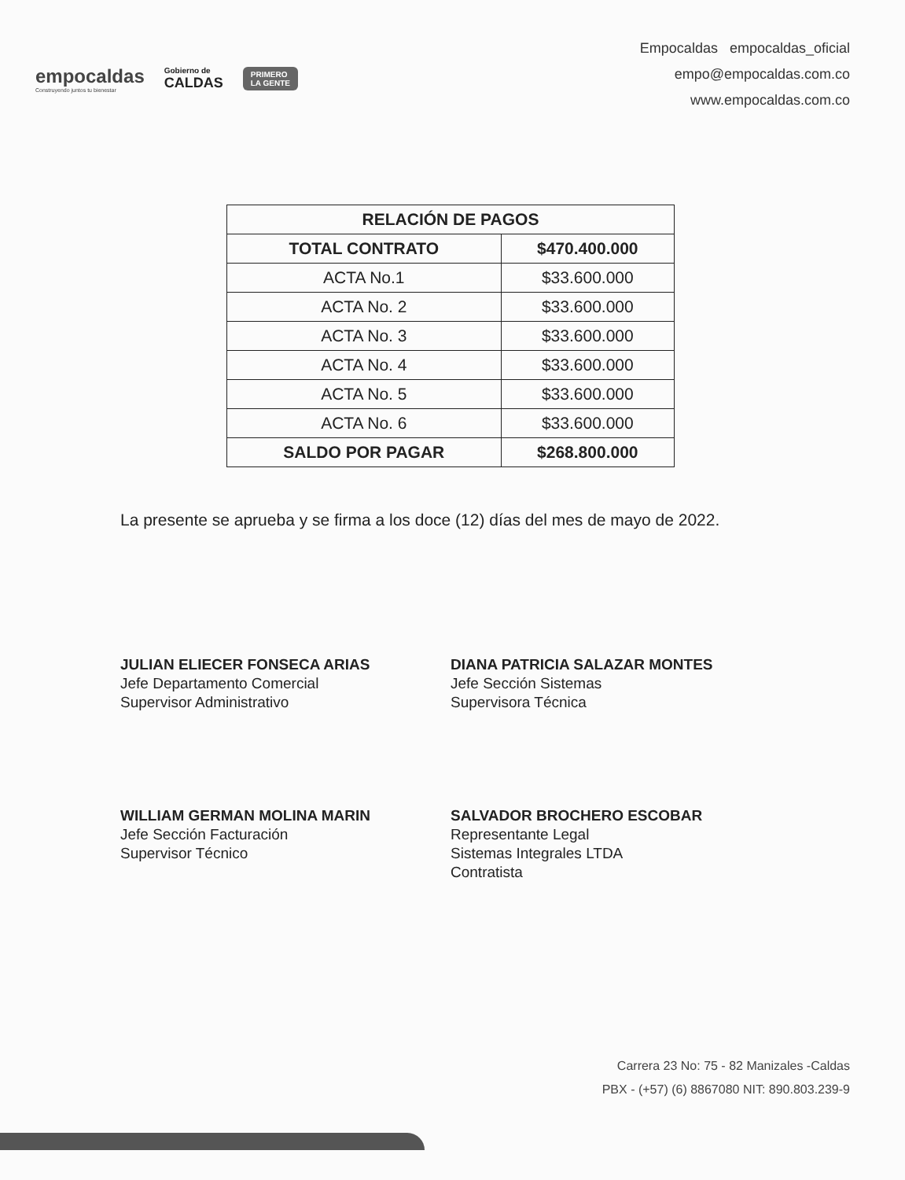empocaldas
Construyendo juntos tu bienestar
Gobierno de
CALDAS
PRIMERO
LA GENTE
Empocaldas empocaldas_oficial
empo@empocaldas.com.co
www.empocaldas.com.co
| RELACIÓN DE PAGOS | |
| --- | --- |
| TOTAL CONTRATO | $470.400.000 |
| ACTA No.1 | $33.600.000 |
| ACTA No. 2 | $33.600.000 |
| ACTA No. 3 | $33.600.000 |
| ACTA No. 4 | $33.600.000 |
| ACTA No. 5 | $33.600.000 |
| ACTA No. 6 | $33.600.000 |
| SALDO POR PAGAR | $268.800.000 |
La presente se aprueba y se firma a los doce (12) días del mes de mayo de 2022.
JULIAN ELIECER FONSECA ARIAS
Jefe Departamento Comercial
Supervisor Administrativo
DIANA PATRICIA SALAZAR MONTES
Jefe Sección Sistemas
Supervisora Técnica
WILLIAM GERMAN MOLINA MARIN
Jefe Sección Facturación
Supervisor Técnico
SALVADOR BROCHERO ESCOBAR
Representante Legal
Sistemas Integrales LTDA
Contratista
Carrera 23 No: 75 - 82 Manizales -Caldas
PBX - (+57) (6) 8867080 NIT: 890.803.239-9